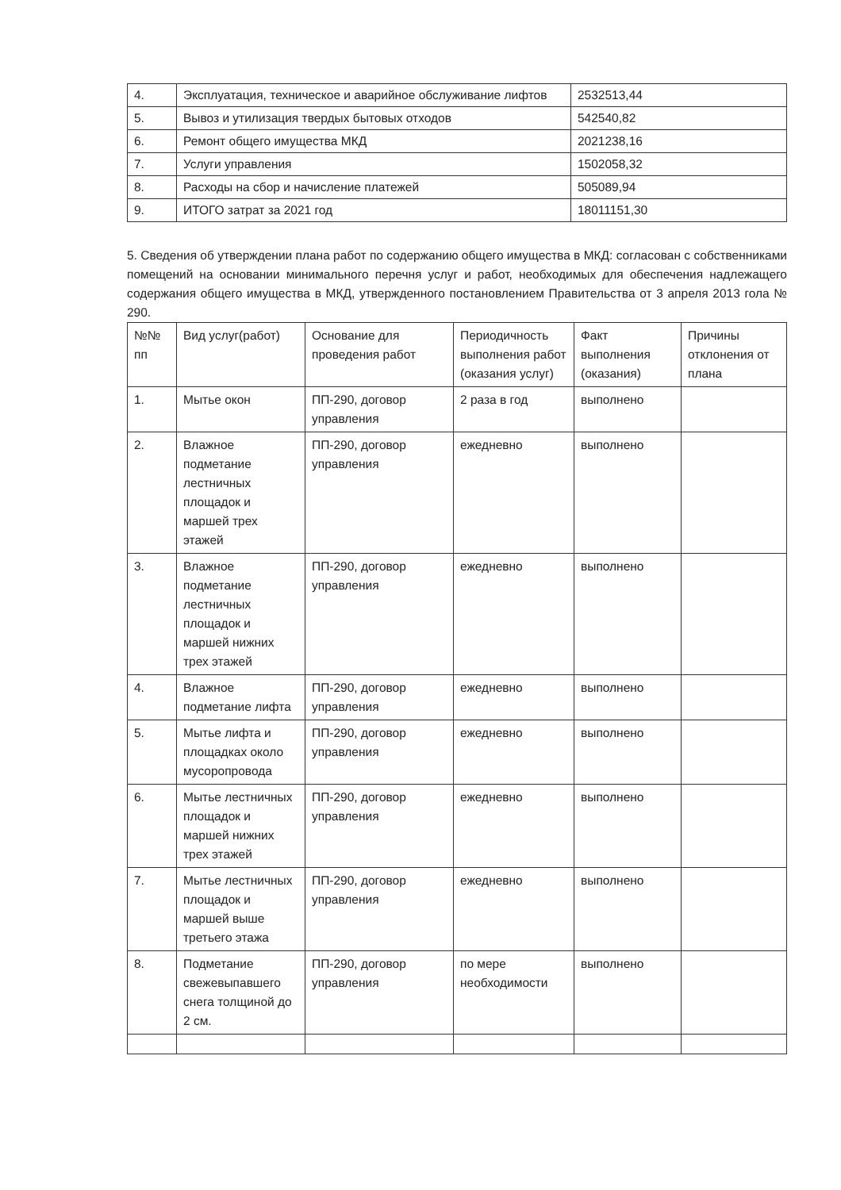| 4. | Эксплуатация, техническое и аварийное обслуживание лифтов | 2532513,44 |
| 5. | Вывоз и утилизация твердых бытовых отходов | 542540,82 |
| 6. | Ремонт общего имущества МКД | 2021238,16 |
| 7. | Услуги управления | 1502058,32 |
| 8. | Расходы на сбор и начисление платежей | 505089,94 |
| 9. | ИТОГО затрат за 2021 год | 18011151,30 |
5. Сведения об утверждении плана работ по содержанию общего имущества в МКД: согласован с собственниками помещений на основании минимального перечня услуг и работ, необходимых для обеспечения надлежащего содержания общего имущества в МКД, утвержденного постановлением Правительства от 3 апреля 2013 гола № 290.
| №№ пп | Вид услуг(работ) | Основание для проведения работ | Периодичность выполнения работ (оказания услуг) | Факт выполнения (оказания) | Причины отклонения от плана |
| 1. | Мытье окон | ПП-290, договор управления | 2 раза в год | выполнено | |
| 2. | Влажное подметание лестничных площадок и маршей трех этажей | ПП-290, договор управления | ежедневно | выполнено | |
| 3. | Влажное подметание лестничных площадок и маршей нижних трех этажей | ПП-290, договор управления | ежедневно | выполнено | |
| 4. | Влажное подметание лифта | ПП-290, договор управления | ежедневно | выполнено | |
| 5. | Мытье лифта и площадках около мусоропровода | ПП-290, договор управления | ежедневно | выполнено | |
| 6. | Мытье лестничных площадок и маршей нижних трех этажей | ПП-290, договор управления | ежедневно | выполнено | |
| 7. | Мытье лестничных площадок и маршей выше третьего этажа | ПП-290, договор управления | ежедневно | выполнено | |
| 8. | Подметание свежевыпавшего снега толщиной до 2 см. | ПП-290, договор управления | по мере необходимости | выполнено | |